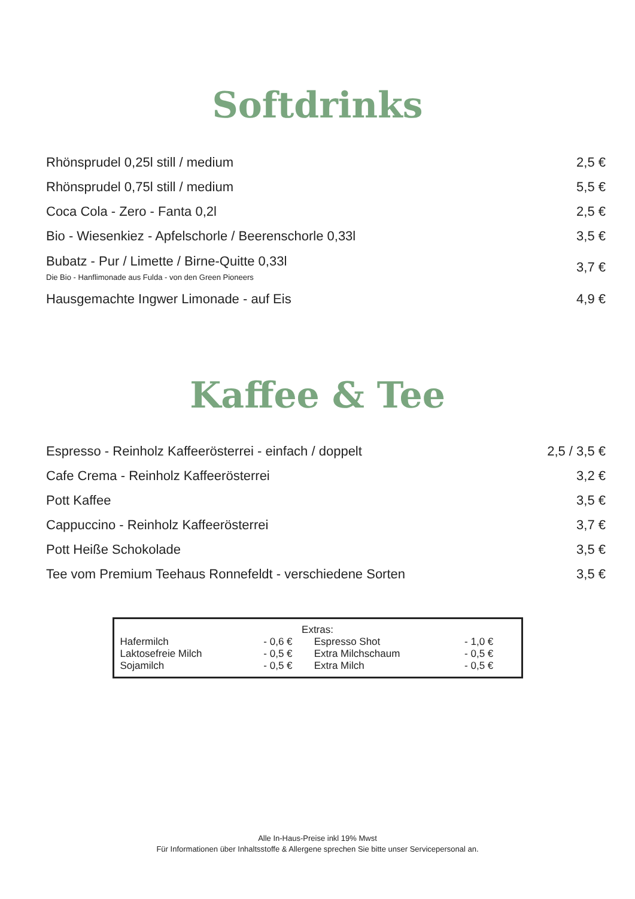Softdrinks
| Rhönsprudel 0,25l still / medium | 2,5 € |
| Rhönsprudel 0,75l still / medium | 5,5 € |
| Coca Cola - Zero - Fanta 0,2l | 2,5 € |
| Bio - Wiesenkiez - Apfelschorle / Beerenschorle 0,33l | 3,5 € |
| Bubatz - Pur / Limette / Birne-Quitte 0,33l Die Bio - Hanflimonade aus Fulda - von den Green Pioneers | 3,7 € |
| Hausgemachte Ingwer Limonade - auf Eis | 4,9 € |
Kaffee & Tee
| Espresso - Reinholz Kaffeerösterrei - einfach / doppelt | 2,5 / 3,5 € |
| Cafe Crema - Reinholz Kaffeerösterrei | 3,2 € |
| Pott Kaffee | 3,5 € |
| Cappuccino - Reinholz Kaffeerösterrei | 3,7 € |
| Pott Heiße Schokolade | 3,5 € |
| Tee vom Premium Teehaus Ronnefeldt - verschiedene Sorten | 3,5 € |
Extras:
| Hafermilch | - 0,6 € | Espresso Shot | - 1,0 € |
| Laktosefreie Milch | - 0,5 € | Extra Milchschaum | - 0,5 € |
| Sojamilch | - 0,5 € | Extra Milch | - 0,5 € |
Alle In-Haus-Preise inkl 19% Mwst
Für Informationen über Inhaltsstoffe & Allergene sprechen Sie bitte unser Servicepersonal an.